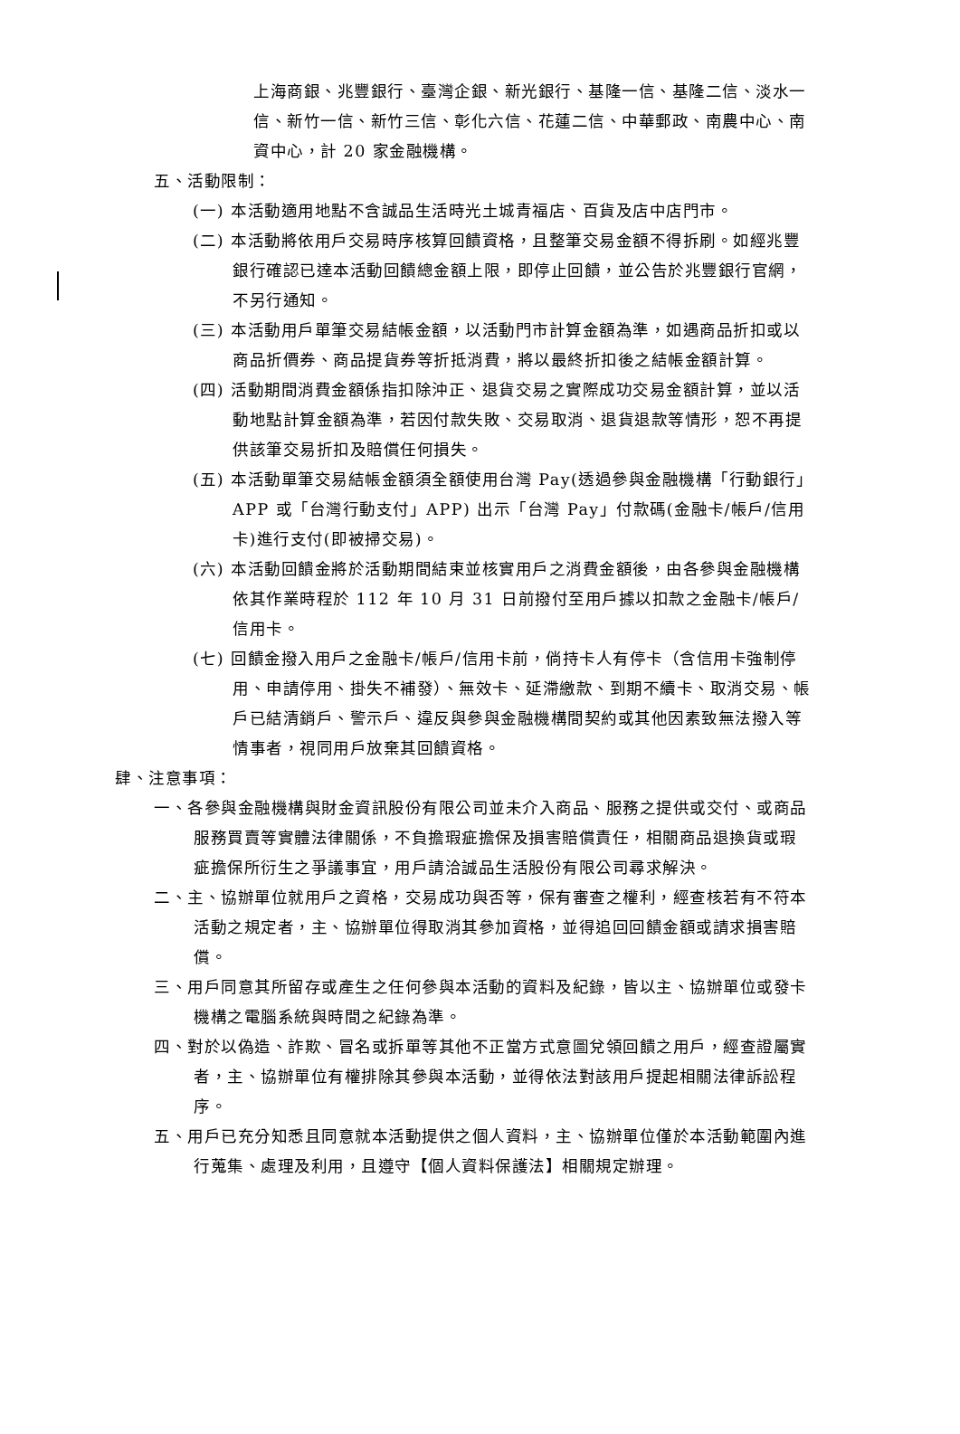上海商銀、兆豐銀行、臺灣企銀、新光銀行、基隆一信、基隆二信、淡水一信、新竹一信、新竹三信、彰化六信、花蓮二信、中華郵政、南農中心、南資中心，計 20 家金融機構。
五、活動限制：
(一) 本活動適用地點不含誠品生活時光土城青福店、百貨及店中店門市。
(二) 本活動將依用戶交易時序核算回饋資格，且整筆交易金額不得拆刷。如經兆豐銀行確認已達本活動回饋總金額上限，即停止回饋，並公告於兆豐銀行官網，不另行通知。
(三) 本活動用戶單筆交易結帳金額，以活動門市計算金額為準，如遇商品折扣或以商品折價券、商品提貨券等折抵消費，將以最終折扣後之結帳金額計算。
(四) 活動期間消費金額係指扣除沖正、退貨交易之實際成功交易金額計算，並以活動地點計算金額為準，若因付款失敗、交易取消、退貨退款等情形，恕不再提供該筆交易折扣及賠償任何損失。
(五) 本活動單筆交易結帳金額須全額使用台灣 Pay(透過參與金融機構「行動銀行」APP 或「台灣行動支付」APP) 出示「台灣 Pay」付款碼(金融卡/帳戶/信用卡)進行支付(即被掃交易)。
(六) 本活動回饋金將於活動期間結束並核實用戶之消費金額後，由各參與金融機構依其作業時程於 112 年 10 月 31 日前撥付至用戶據以扣款之金融卡/帳戶/信用卡。
(七) 回饋金撥入用戶之金融卡/帳戶/信用卡前，倘持卡人有停卡（含信用卡強制停用、申請停用、掛失不補發）、無效卡、延滯繳款、到期不續卡、取消交易、帳戶已結清銷戶、警示戶、違反與參與金融機構間契約或其他因素致無法撥入等情事者，視同用戶放棄其回饋資格。
肆、注意事項：
一、各參與金融機構與財金資訊股份有限公司並未介入商品、服務之提供或交付、或商品服務買賣等實體法律關係，不負擔瑕疵擔保及損害賠償責任，相關商品退換貨或瑕疵擔保所衍生之爭議事宜，用戶請洽誠品生活股份有限公司尋求解決。
二、主、協辦單位就用戶之資格，交易成功與否等，保有審查之權利，經查核若有不符本活動之規定者，主、協辦單位得取消其參加資格，並得追回回饋金額或請求損害賠償。
三、用戶同意其所留存或產生之任何參與本活動的資料及紀錄，皆以主、協辦單位或發卡機構之電腦系統與時間之紀錄為準。
四、對於以偽造、詐欺、冒名或拆單等其他不正當方式意圖兌領回饋之用戶，經查證屬實者，主、協辦單位有權排除其參與本活動，並得依法對該用戶提起相關法律訴訟程序。
五、用戶已充分知悉且同意就本活動提供之個人資料，主、協辦單位僅於本活動範圍內進行蒐集、處理及利用，且遵守【個人資料保護法】相關規定辦理。